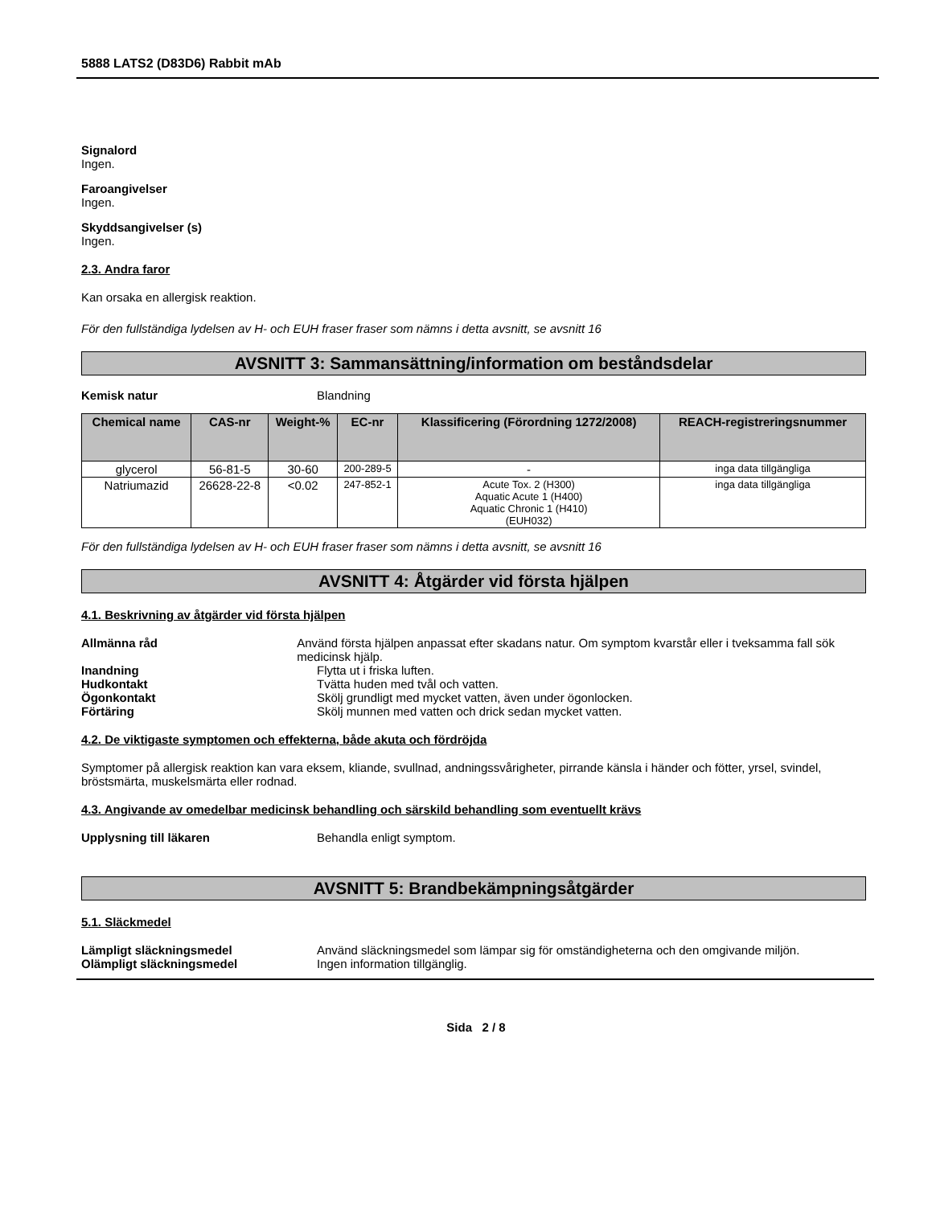5888 LATS2 (D83D6) Rabbit mAb
Signalord
Ingen.
Faroangivelser
Ingen.
Skyddsangivelser (s)
Ingen.
2.3. Andra faror
Kan orsaka en allergisk reaktion.
För den fullständiga lydelsen av H- och EUH fraser fraser som nämns i detta avsnitt, se avsnitt 16
AVSNITT 3: Sammansättning/information om beståndsdelar
Kemisk natur Blandning
| Chemical name | CAS-nr | Weight-% | EC-nr | Klassificering (Förordning 1272/2008) | REACH-registreringsnummer |
| --- | --- | --- | --- | --- | --- |
| glycerol | 56-81-5 | 30-60 | 200-289-5 | - | inga data tillgängliga |
| Natriumazid | 26628-22-8 | <0.02 | 247-852-1 | Acute Tox. 2 (H300) Aquatic Acute 1 (H400) Aquatic Chronic 1 (H410) (EUH032) | inga data tillgängliga |
För den fullständiga lydelsen av H- och EUH fraser fraser som nämns i detta avsnitt, se avsnitt 16
AVSNITT 4: Åtgärder vid första hjälpen
4.1. Beskrivning av åtgärder vid första hjälpen
Allmänna råd Använd första hjälpen anpassat efter skadans natur. Om symptom kvarstår eller i tveksamma fall sök medicinsk hjälp.
Inandning Flytta ut i friska luften.
Hudkontakt Tvätta huden med tvål och vatten.
Ögonkontakt Skölj grundligt med mycket vatten, även under ögonlocken.
Förtäring Skölj munnen med vatten och drick sedan mycket vatten.
4.2. De viktigaste symptomen och effekterna, både akuta och fördröjda
Symptomer på allergisk reaktion kan vara eksem, kliande, svullnad, andningssvårigheter, pirrande känsla i händer och fötter, yrsel, svindel, bröstsmärta, muskelsmärta eller rodnad.
4.3. Angivande av omedelbar medicinsk behandling och särskild behandling som eventuellt krävs
Upplysning till läkaren Behandla enligt symptom.
AVSNITT 5: Brandbekämpningsåtgärder
5.1. Släckmedel
Lämpligt släckningsmedel Använd släckningsmedel som lämpar sig för omständigheterna och den omgivande miljön.
Olämpligt släckningsmedel Ingen information tillgänglig.
Sida 2 / 8